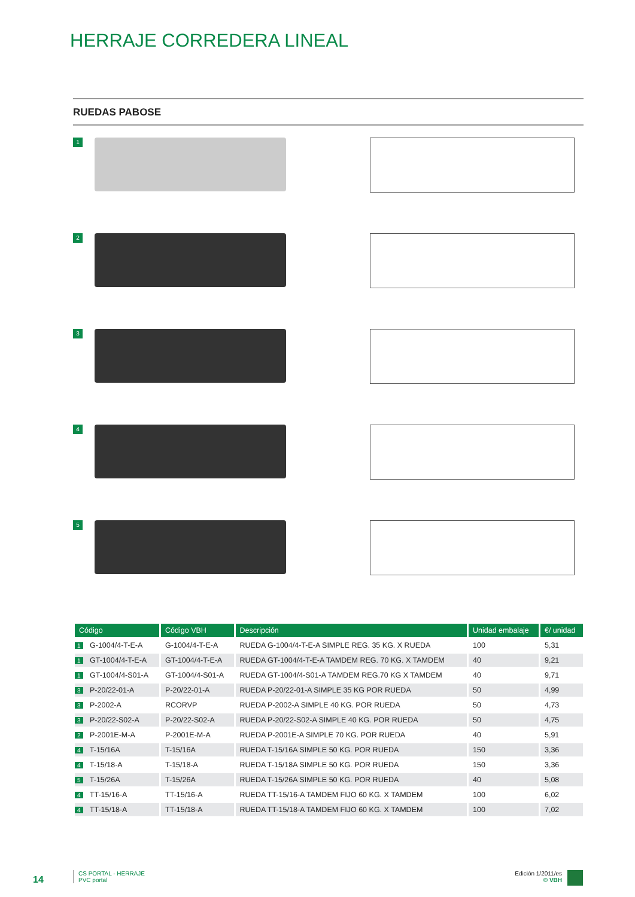HERRAJE CORREDERA LINEAL
RUEDAS PABOSE
1
2
3
4
5
| Código | Código VBH | Descripción | Unidad embalaje | €/ unidad |
| --- | --- | --- | --- | --- |
| 1 G-1004/4-T-E-A | G-1004/4-T-E-A | RUEDA G-1004/4-T-E-A SIMPLE REG. 35 KG. X RUEDA | 100 | 5,31 |
| 1 GT-1004/4-T-E-A | GT-1004/4-T-E-A | RUEDA GT-1004/4-T-E-A TAMDEM REG. 70 KG. X TAMDEM | 40 | 9,21 |
| 1 GT-1004/4-S01-A | GT-1004/4-S01-A | RUEDA GT-1004/4-S01-A TAMDEM REG.70 KG X TAMDEM | 40 | 9,71 |
| 3 P-20/22-01-A | P-20/22-01-A | RUEDA P-20/22-01-A SIMPLE 35 KG POR RUEDA | 50 | 4,99 |
| 3 P-2002-A | RCORVP | RUEDA P-2002-A SIMPLE 40 KG. POR RUEDA | 50 | 4,73 |
| 3 P-20/22-S02-A | P-20/22-S02-A | RUEDA P-20/22-S02-A SIMPLE 40 KG. POR RUEDA | 50 | 4,75 |
| 2 P-2001E-M-A | P-2001E-M-A | RUEDA P-2001E-A SIMPLE 70 KG. POR RUEDA | 40 | 5,91 |
| 4 T-15/16A | T-15/16A | RUEDA T-15/16A SIMPLE 50 KG. POR RUEDA | 150 | 3,36 |
| 4 T-15/18-A | T-15/18-A | RUEDA T-15/18A SIMPLE 50 KG. POR RUEDA | 150 | 3,36 |
| 5 T-15/26A | T-15/26A | RUEDA T-15/26A SIMPLE 50 KG. POR RUEDA | 40 | 5,08 |
| 4 TT-15/16-A | TT-15/16-A | RUEDA TT-15/16-A TAMDEM FIJO 60 KG. X TAMDEM | 100 | 6,02 |
| 4 TT-15/18-A | TT-15/18-A | RUEDA TT-15/18-A TAMDEM FIJO 60 KG. X TAMDEM | 100 | 7,02 |
14
CS PORTAL - HERRAJE
PVC portal
Edición 1/2011/es
© VBH